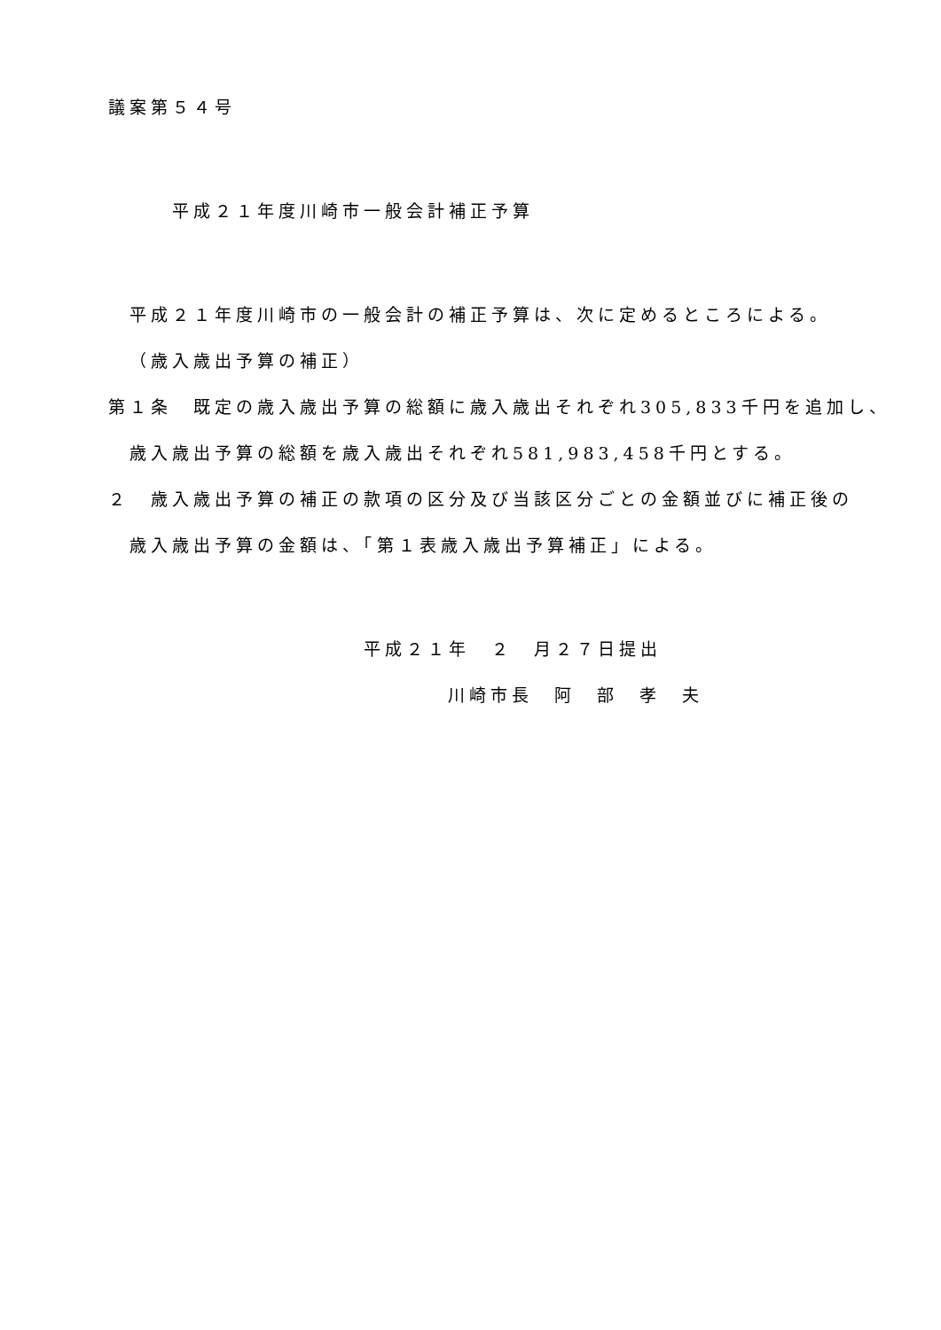議案第５４号
平成２１年度川崎市一般会計補正予算
平成２１年度川崎市の一般会計の補正予算は、次に定めるところによる。
（歳入歳出予算の補正）
第１条　既定の歳入歳出予算の総額に歳入歳出それぞれ305,833千円を追加し、
歳入歳出予算の総額を歳入歳出それぞれ581,983,458千円とする。
２　歳入歳出予算の補正の款項の区分及び当該区分ごとの金額並びに補正後の
歳入歳出予算の金額は、「第１表歳入歳出予算補正」による。
平成２１年　２　月２７日提出
川崎市長　阿　部　孝　夫